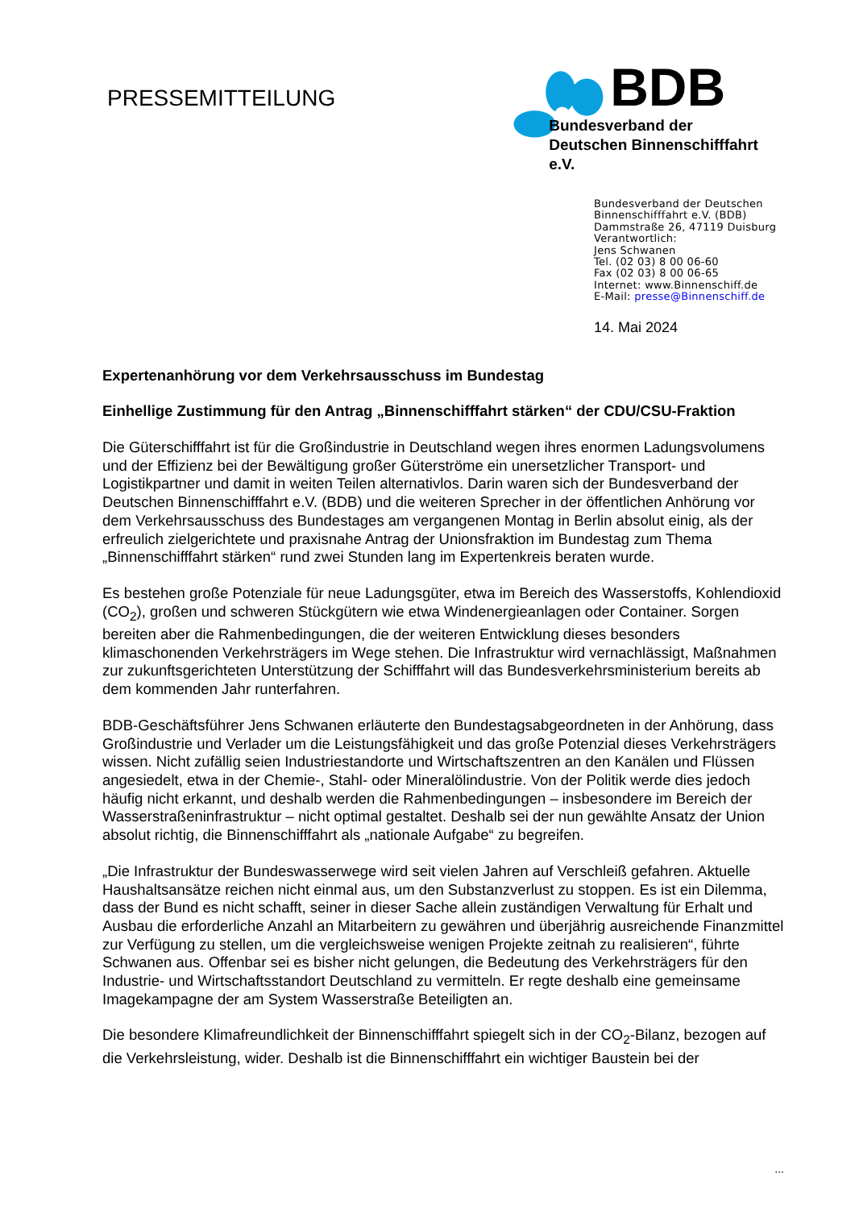PRESSEMITTEILUNG
BDB
Bundesverband der
Deutschen Binnenschifffahrt e.V.
Bundesverband der Deutschen
Binnenschifffahrt e.V. (BDB)
Dammstraße 26, 47119 Duisburg
Verantwortlich:
Jens Schwanen
Tel. (02 03) 8 00 06-60
Fax (02 03) 8 00 06-65
Internet: www.Binnenschiff.de
E-Mail: presse@Binnenschiff.de
14. Mai 2024
Expertenanhörung vor dem Verkehrsausschuss im Bundestag
Einhellige Zustimmung für den Antrag „Binnenschifffahrt stärken“ der CDU/CSU-Fraktion
Die Güterschifffahrt ist für die Großindustrie in Deutschland wegen ihres enormen Ladungsvolumens und der Effizienz bei der Bewältigung großer Güterströme ein unersetzlicher Transport- und Logistikpartner und damit in weiten Teilen alternativlos. Darin waren sich der Bundesverband der Deutschen Binnenschifffahrt e.V. (BDB) und die weiteren Sprecher in der öffentlichen Anhörung vor dem Verkehrsausschuss des Bundestages am vergangenen Montag in Berlin absolut einig, als der erfreulich zielgerichtete und praxisnahe Antrag der Unionsfraktion im Bundestag zum Thema „Binnenschifffahrt stärken“ rund zwei Stunden lang im Expertenkreis beraten wurde.
Es bestehen große Potenziale für neue Ladungsgüter, etwa im Bereich des Wasserstoffs, Kohlendioxid (CO<sub>2</sub>), großen und schweren Stückgütern wie etwa Windenergieanlagen oder Container. Sorgen bereiten aber die Rahmenbedingungen, die der weiteren Entwicklung dieses besonders klimaschonenden Verkehrsträgers im Wege stehen. Die Infrastruktur wird vernachlässigt, Maßnahmen zur zukunftsgerichteten Unterstützung der Schifffahrt will das Bundesverkehrsministerium bereits ab dem kommenden Jahr runterfahren.
BDB-Geschäftsführer Jens Schwanen erläuterte den Bundestagsabgeordneten in der Anhörung, dass Großindustrie und Verlader um die Leistungsfähigkeit und das große Potenzial dieses Verkehrsträgers wissen. Nicht zufällig seien Industriestandorte und Wirtschaftszentren an den Kanälen und Flüssen angesiedelt, etwa in der Chemie-, Stahl- oder Mineralölindustrie. Von der Politik werde dies jedoch häufig nicht erkannt, und deshalb werden die Rahmenbedingungen – insbesondere im Bereich der Wasserstraßeninfrastruktur – nicht optimal gestaltet. Deshalb sei der nun gewählte Ansatz der Union absolut richtig, die Binnenschifffahrt als „nationale Aufgabe“ zu begreifen.
„Die Infrastruktur der Bundeswasserwege wird seit vielen Jahren auf Verschleiß gefahren. Aktuelle Haushaltsansätze reichen nicht einmal aus, um den Substanzverlust zu stoppen. Es ist ein Dilemma, dass der Bund es nicht schafft, seiner in dieser Sache allein zuständigen Verwaltung für Erhalt und Ausbau die erforderliche Anzahl an Mitarbeitern zu gewähren und überjährig ausreichende Finanzmittel zur Verfügung zu stellen, um die vergleichsweise wenigen Projekte zeitnah zu realisieren“, führte Schwanen aus. Offenbar sei es bisher nicht gelungen, die Bedeutung des Verkehrsträgers für den Industrie- und Wirtschaftsstandort Deutschland zu vermitteln. Er regte deshalb eine gemeinsame Imagekampagne der am System Wasserstraße Beteiligten an.
Die besondere Klimafreundlichkeit der Binnenschifffahrt spiegelt sich in der CO<sub>2</sub>-Bilanz, bezogen auf die Verkehrsleistung, wider. Deshalb ist die Binnenschifffahrt ein wichtiger Baustein bei der
...